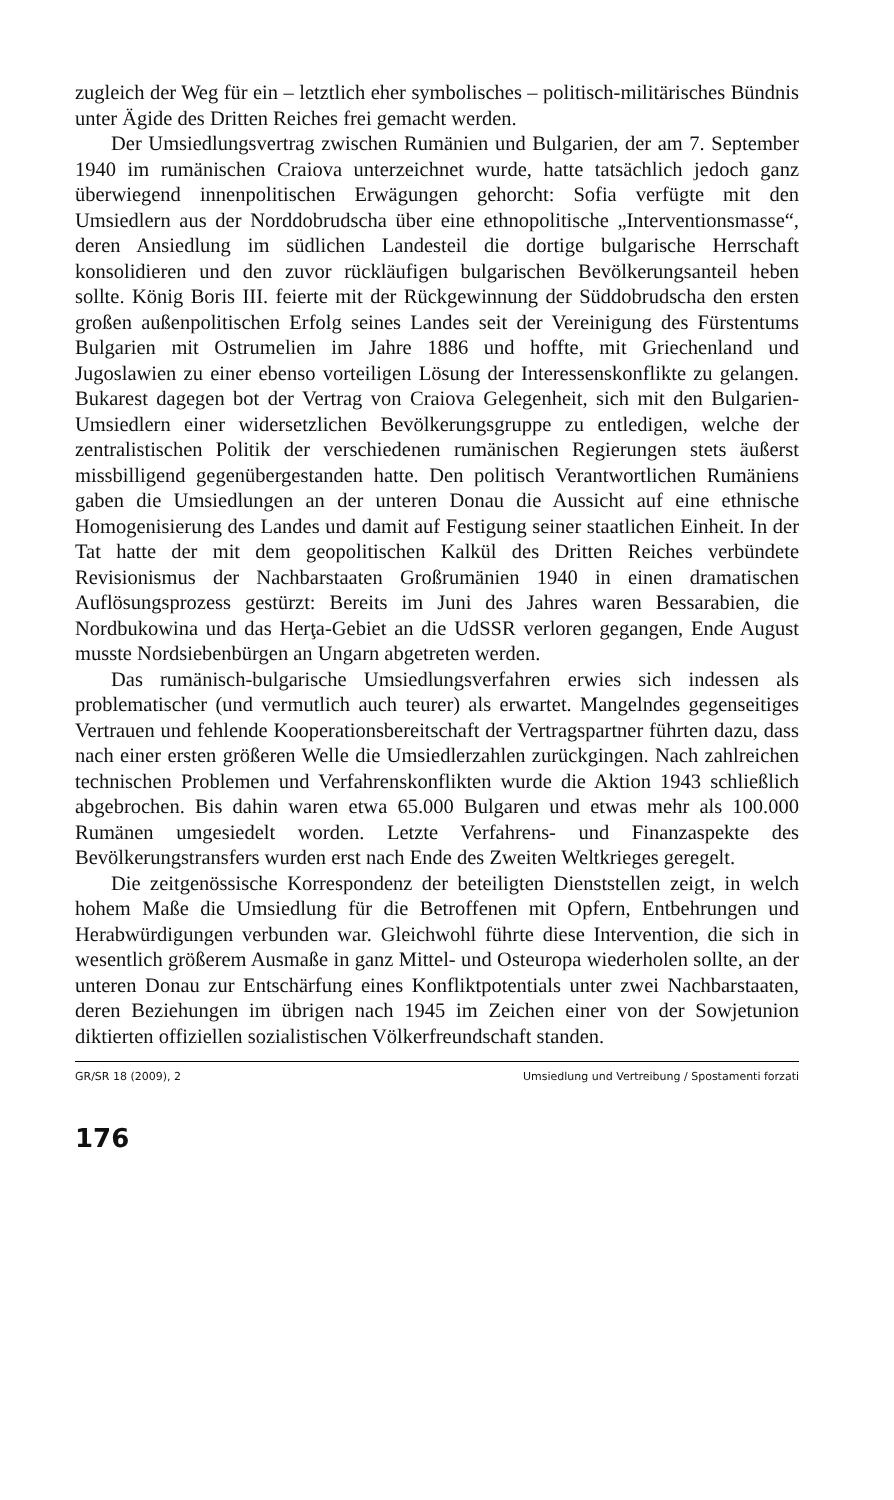zugleich der Weg für ein – letztlich eher symbolisches – politisch-militärisches Bündnis unter Ägide des Dritten Reiches frei gemacht werden.
Der Umsiedlungsvertrag zwischen Rumänien und Bulgarien, der am 7. September 1940 im rumänischen Craiova unterzeichnet wurde, hatte tatsächlich jedoch ganz überwiegend innenpolitischen Erwägungen gehorcht: Sofia verfügte mit den Umsiedlern aus der Norddobrudscha über eine ethnopolitische „Interventionsmasse“, deren Ansiedlung im südlichen Landesteil die dortige bulgarische Herrschaft konsolidieren und den zuvor rückläufigen bulgarischen Bevölkerungsanteil heben sollte. König Boris III. feierte mit der Rückgewinnung der Süddobrudscha den ersten großen außenpolitischen Erfolg seines Landes seit der Vereinigung des Fürstentums Bulgarien mit Ostrumelien im Jahre 1886 und hoffte, mit Griechenland und Jugoslawien zu einer ebenso vorteiligen Lösung der Interessenskonflikte zu gelangen. Bukarest dagegen bot der Vertrag von Craiova Gelegenheit, sich mit den Bulgarien-Umsiedlern einer widersetzlichen Bevölkerungsgruppe zu entledigen, welche der zentralistischen Politik der verschiedenen rumänischen Regierungen stets äußerst missbilligend gegenübergestanden hatte. Den politisch Verantwortlichen Rumäniens gaben die Umsiedlungen an der unteren Donau die Aussicht auf eine ethnische Homogenisierung des Landes und damit auf Festigung seiner staatlichen Einheit. In der Tat hatte der mit dem geopolitischen Kalkül des Dritten Reiches verbündete Revisionismus der Nachbarstaaten Großrumänien 1940 in einen dramatischen Auflösungsprozess gestürzt: Bereits im Juni des Jahres waren Bessarabien, die Nordbukowina und das Herţa-Gebiet an die UdSSR verloren gegangen, Ende August musste Nordsiebenbürgen an Ungarn abgetreten werden.
Das rumänisch-bulgarische Umsiedlungsverfahren erwies sich indessen als problematischer (und vermutlich auch teurer) als erwartet. Mangelndes gegenseitiges Vertrauen und fehlende Kooperationsbereitschaft der Vertragspartner führten dazu, dass nach einer ersten größeren Welle die Umsiedlerzahlen zurückgingen. Nach zahlreichen technischen Problemen und Verfahrenskonflikten wurde die Aktion 1943 schließlich abgebrochen. Bis dahin waren etwa 65.000 Bulgaren und etwas mehr als 100.000 Rumänen umgesiedelt worden. Letzte Verfahrens- und Finanzaspekte des Bevölkerungstransfers wurden erst nach Ende des Zweiten Weltkrieges geregelt.
Die zeitgenössische Korrespondenz der beteiligten Dienststellen zeigt, in welch hohem Maße die Umsiedlung für die Betroffenen mit Opfern, Entbehrungen und Herabwürdigungen verbunden war. Gleichwohl führte diese Intervention, die sich in wesentlich größerem Ausmaße in ganz Mittel- und Osteuropa wiederholen sollte, an der unteren Donau zur Entschärfung eines Konfliktpotentials unter zwei Nachbarstaaten, deren Beziehungen im übrigen nach 1945 im Zeichen einer von der Sowjetunion diktierten offiziellen sozialistischen Völkerfreundschaft standen.
GR/SR 18 (2009), 2 Umsiedlung und Vertreibung / Spostamenti forzati
176